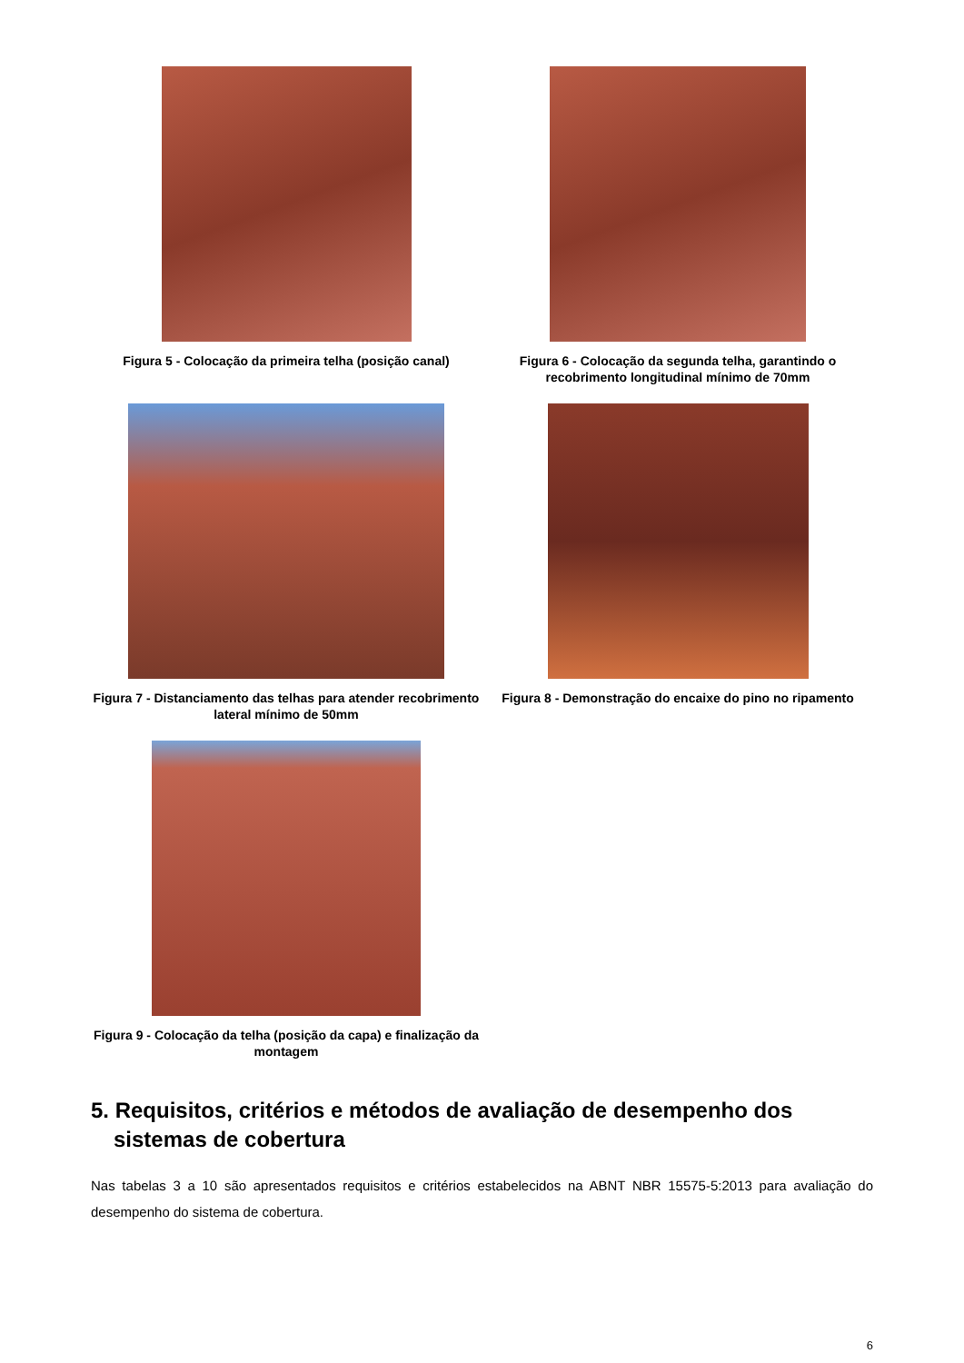Figura 5 - Colocação da primeira telha (posição canal)
Figura 6 - Colocação da segunda telha, garantindo o recobrimento longitudinal mínimo de 70mm
Figura 7 - Distanciamento das telhas para atender recobrimento lateral mínimo de 50mm
Figura 8 - Demonstração do encaixe do pino no ripamento
Figura 9 - Colocação da telha (posição da capa) e finalização da montagem
5. Requisitos, critérios e métodos de avaliação de desempenho dos sistemas de cobertura
Nas tabelas 3 a 10 são apresentados requisitos e critérios estabelecidos na ABNT NBR 15575-5:2013 para avaliação do desempenho do sistema de cobertura.
6